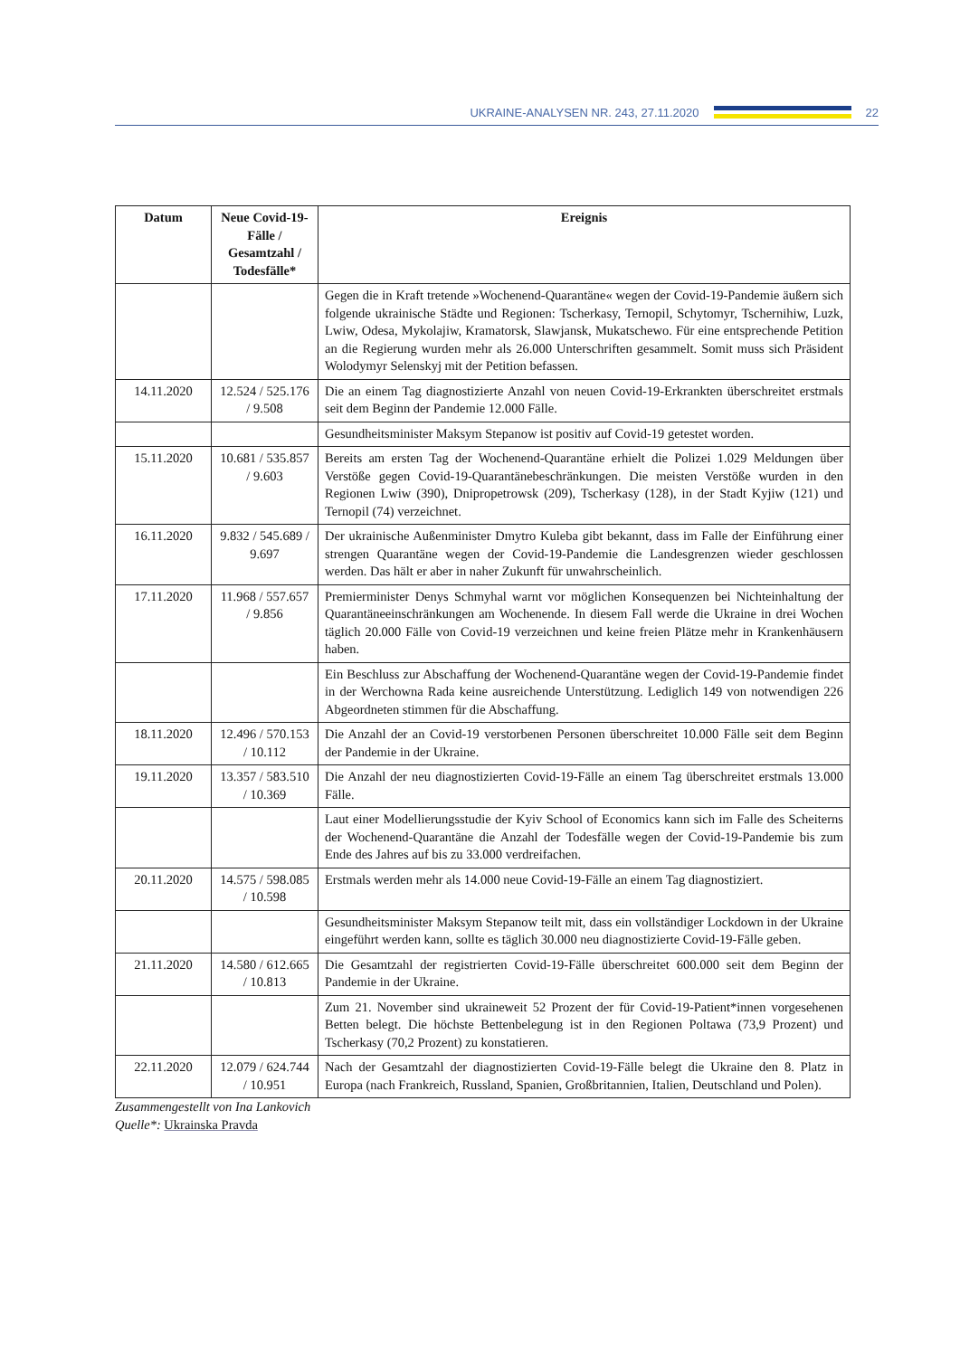UKRAINE-ANALYSEN NR. 243, 27.11.2020
22
| Datum | Neue Covid-19-Fälle / Gesamtzahl / Todesfälle* | Ereignis |
| --- | --- | --- |
| | | Gegen die in Kraft tretende »Wochenend-Quarantäne« wegen der Covid-19-Pandemie äußern sich folgende ukrainische Städte und Regionen: Tscherkasy, Ternopil, Schytomyr, Tschernihiw, Luzk, Lwiw, Odesa, Mykolajiw, Kramatorsk, Slawjansk, Mukatschewo. Für eine entsprechende Petition an die Regierung wurden mehr als 26.000 Unterschriften gesammelt. Somit muss sich Präsident Wolodymyr Selenskyj mit der Petition befassen. |
| 14.11.2020 | 12.524 / 525.176 / 9.508 | Die an einem Tag diagnostizierte Anzahl von neuen Covid-19-Erkrankten überschreitet erstmals seit dem Beginn der Pandemie 12.000 Fälle. |
| | | Gesundheitsminister Maksym Stepanow ist positiv auf Covid-19 getestet worden. |
| 15.11.2020 | 10.681 / 535.857 / 9.603 | Bereits am ersten Tag der Wochenend-Quarantäne erhielt die Polizei 1.029 Meldungen über Verstöße gegen Covid-19-Quarantänebeschränkungen. Die meisten Verstöße wurden in den Regionen Lwiw (390), Dnipropetrowsk (209), Tscherkasy (128), in der Stadt Kyjiw (121) und Ternopil (74) verzeichnet. |
| 16.11.2020 | 9.832 / 545.689 / 9.697 | Der ukrainische Außenminister Dmytro Kuleba gibt bekannt, dass im Falle der Einführung einer strengen Quarantäne wegen der Covid-19-Pandemie die Landesgrenzen wieder geschlossen werden. Das hält er aber in naher Zukunft für unwahrscheinlich. |
| 17.11.2020 | 11.968 / 557.657 / 9.856 | Premierminister Denys Schmyhal warnt vor möglichen Konsequenzen bei Nichteinhaltung der Quarantäneeinschränkungen am Wochenende. In diesem Fall werde die Ukraine in drei Wochen täglich 20.000 Fälle von Covid-19 verzeichnen und keine freien Plätze mehr in Krankenhäusern haben. |
| | | Ein Beschluss zur Abschaffung der Wochenend-Quarantäne wegen der Covid-19-Pandemie findet in der Werchowna Rada keine ausreichende Unterstützung. Lediglich 149 von notwendigen 226 Abgeordneten stimmen für die Abschaffung. |
| 18.11.2020 | 12.496 / 570.153 / 10.112 | Die Anzahl der an Covid-19 verstorbenen Personen überschreitet 10.000 Fälle seit dem Beginn der Pandemie in der Ukraine. |
| 19.11.2020 | 13.357 / 583.510 / 10.369 | Die Anzahl der neu diagnostizierten Covid-19-Fälle an einem Tag überschreitet erstmals 13.000 Fälle. |
| | | Laut einer Modellierungsstudie der Kyiv School of Economics kann sich im Falle des Scheiterns der Wochenend-Quarantäne die Anzahl der Todesfälle wegen der Covid-19-Pandemie bis zum Ende des Jahres auf bis zu 33.000 verdreifachen. |
| 20.11.2020 | 14.575 / 598.085 / 10.598 | Erstmals werden mehr als 14.000 neue Covid-19-Fälle an einem Tag diagnostiziert. |
| | | Gesundheitsminister Maksym Stepanow teilt mit, dass ein vollständiger Lockdown in der Ukraine eingeführt werden kann, sollte es täglich 30.000 neu diagnostizierte Covid-19-Fälle geben. |
| 21.11.2020 | 14.580 / 612.665 / 10.813 | Die Gesamtzahl der registrierten Covid-19-Fälle überschreitet 600.000 seit dem Beginn der Pandemie in der Ukraine. |
| | | Zum 21. November sind ukraineweit 52 Prozent der für Covid-19-Patient*innen vorgesehenen Betten belegt. Die höchste Bettenbelegung ist in den Regionen Poltawa (73,9 Prozent) und Tscherkasy (70,2 Prozent) zu konstatieren. |
| 22.11.2020 | 12.079 / 624.744 / 10.951 | Nach der Gesamtzahl der diagnostizierten Covid-19-Fälle belegt die Ukraine den 8. Platz in Europa (nach Frankreich, Russland, Spanien, Großbritannien, Italien, Deutschland und Polen). |
Zusammengestellt von Ina Lankovich
Quelle*: Ukrainska Pravda